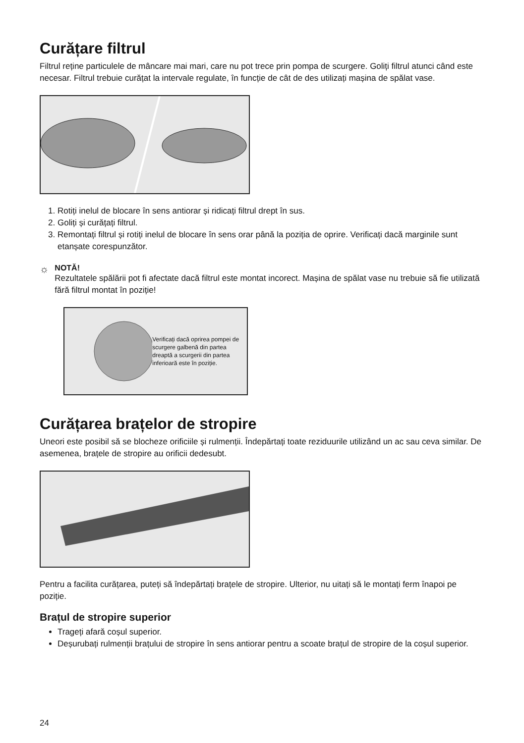Curățare filtrul
Filtrul reține particulele de mâncare mai mari, care nu pot trece prin pompa de scurgere. Goliți filtrul atunci când este necesar. Filtrul trebuie curățat la intervale regulate, în funcție de cât de des utilizați mașina de spălat vase.
1. Rotiți inelul de blocare în sens antiorar și ridicați filtrul drept în sus.
2. Goliți și curățați filtrul.
3. Remontați filtrul și rotiți inelul de blocare în sens orar până la poziția de oprire. Verificați dacă marginile sunt etanșate corespunzător.
☼
NOTĂ!
Rezultatele spălării pot fi afectate dacă filtrul este montat incorect. Mașina de spălat vase nu trebuie să fie utilizată fără filtrul montat în poziție!
Verificați dacă oprirea pompei de scurgere galbenă din partea dreaptă a scurgerii din partea inferioară este în poziție.
Curățarea brațelor de stropire
Uneori este posibil să se blocheze orificiile și rulmenții. Îndepărtați toate reziduurile utilizând un ac sau ceva similar. De asemenea, brațele de stropire au orificii dedesubt.
Pentru a facilita curățarea, puteți să îndepărtați brațele de stropire. Ulterior, nu uitați să le montați ferm înapoi pe poziție.
Brațul de stropire superior
Trageți afară coșul superior.
Deșurubați rulmenții brațului de stropire în sens antiorar pentru a scoate brațul de stropire de la coșul superior.
24